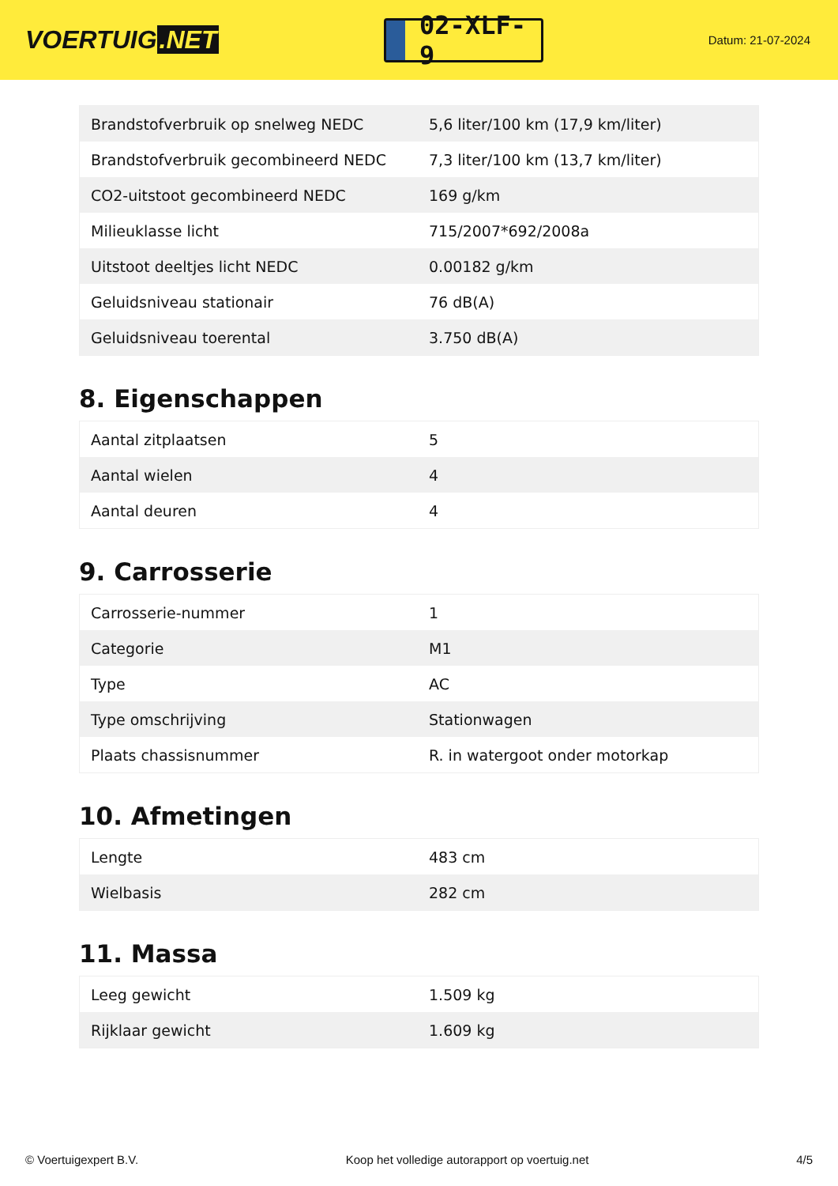VOERTUIG.NET
02-XLF-9
Datum: 21-07-2024
| Brandstofverbruik op snelweg NEDC | 5,6 liter/100 km (17,9 km/liter) |
| Brandstofverbruik gecombineerd NEDC | 7,3 liter/100 km (13,7 km/liter) |
| CO2-uitstoot gecombineerd NEDC | 169 g/km |
| Milieuklasse licht | 715/2007*692/2008a |
| Uitstoot deeltjes licht NEDC | 0.00182 g/km |
| Geluidsniveau stationair | 76 dB(A) |
| Geluidsniveau toerental | 3.750 dB(A) |
8. Eigenschappen
| Aantal zitplaatsen | 5 |
| Aantal wielen | 4 |
| Aantal deuren | 4 |
9. Carrosserie
| Carrosserie-nummer | 1 |
| Categorie | M1 |
| Type | AC |
| Type omschrijving | Stationwagen |
| Plaats chassisnummer | R. in watergoot onder motorkap |
10. Afmetingen
| Lengte | 483 cm |
| Wielbasis | 282 cm |
11. Massa
| Leeg gewicht | 1.509 kg |
| Rijklaar gewicht | 1.609 kg |
© Voertuigexpert B.V. Koop het volledige autorapport op voertuig.net 4/5